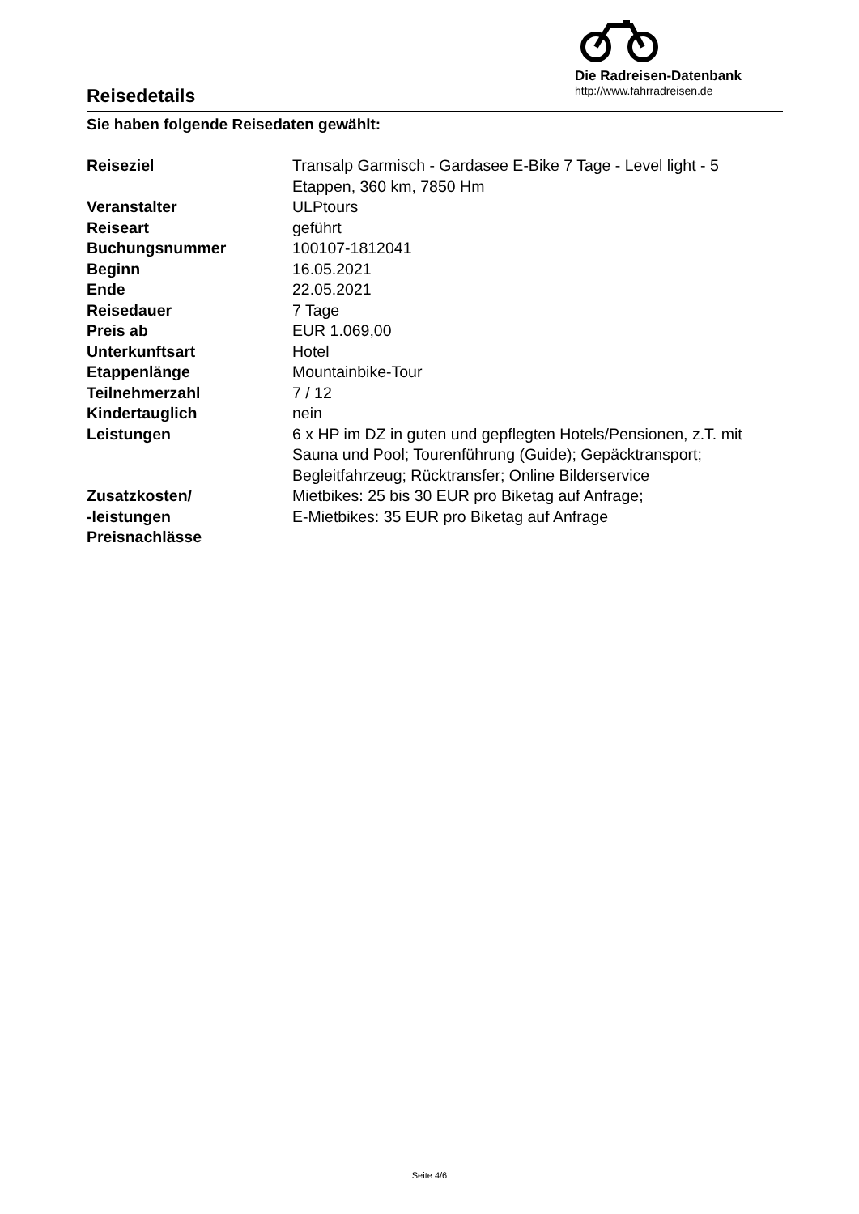Reisedetails
Die Radreisen-Datenbank
http://www.fahrradreisen.de
Sie haben folgende Reisedaten gewählt:
| Reiseziel | Transalp Garmisch - Gardasee E-Bike 7 Tage - Level light - 5 Etappen, 360 km, 7850 Hm |
| Veranstalter | ULPtours |
| Reiseart | geführt |
| Buchungsnummer | 100107-1812041 |
| Beginn | 16.05.2021 |
| Ende | 22.05.2021 |
| Reisedauer | 7 Tage |
| Preis ab | EUR 1.069,00 |
| Unterkunftsart | Hotel |
| Etappenlänge | Mountainbike-Tour |
| Teilnehmerzahl | 7 / 12 |
| Kindertauglich | nein |
| Leistungen | 6 x HP im DZ in guten und gepflegten Hotels/Pensionen, z.T. mit Sauna und Pool; Tourenführung (Guide); Gepäcktransport; Begleitfahrzeug; Rücktransfer; Online Bilderservice |
| Zusatzkosten/ -leistungen | Mietbikes: 25 bis 30 EUR pro Biketag auf Anfrage; E-Mietbikes: 35 EUR pro Biketag auf Anfrage |
| Preisnachlässe | |
Seite 4/6